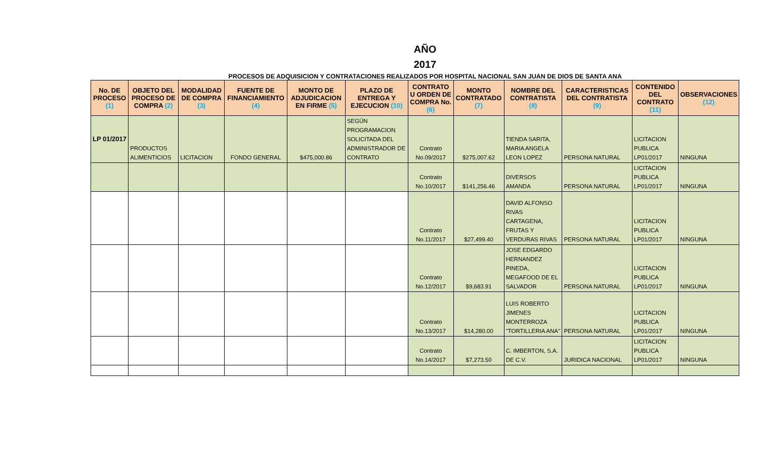AÑO
2017
PROCESOS DE ADQUISICION Y CONTRATACIONES REALIZADOS POR HOSPITAL NACIONAL SAN JUAN DE DIOS DE SANTA ANA
| No. DE PROCESO (1) | OBJETO DEL PROCESO DE COMPRA (2) | MODALIDAD DE COMPRA (3) | FUENTE DE FINANCIAMIENTO (4) | MONTO DE ADJUDICACION EN FIRME (5) | PLAZO DE ENTREGA Y EJECUCION (10) | CONTRATO U ORDEN DE COMPRA No. (6) | MONTO CONTRATADO (7) | NOMBRE DEL CONTRATISTA (8) | CARACTERISTICAS DEL CONTRATISTA (9) | CONTENIDO DEL CONTRATO (11) | OBSERVACIONES (12) |
| --- | --- | --- | --- | --- | --- | --- | --- | --- | --- | --- | --- |
| LP 01/2017 | PRODUCTOS ALIMENTICIOS | LICITACION | FONDO GENERAL | $475,000.86 | SEGÚN PROGRAMACION SOLICITADA DEL ADMINISTRADOR DE CONTRATO | Contrato No.09/2017 | $275,007.62 | TIENDA SARITA, MARIA ANGELA LEON LOPEZ | PERSONA NATURAL | LICITACION PUBLICA LP01/2017 | NINGUNA |
| | | | | | | Contrato No.10/2017 | $141,256.46 | DIVERSOS AMANDA | PERSONA NATURAL | LICITACION PUBLICA LP01/2017 | NINGUNA |
| | | | | | | Contrato No.11/2017 | $27,499.40 | DAVID ALFONSO RIVAS CARTAGENA, FRUTAS Y VERDURAS RIVAS | PERSONA NATURAL | LICITACION PUBLICA LP01/2017 | NINGUNA |
| | | | | | | Contrato No.12/2017 | $9,683.91 | JOSE EDGARDO HERNANDEZ PINEDA, MEGAFOOD DE EL SALVADOR | PERSONA NATURAL | LICITACION PUBLICA LP01/2017 | NINGUNA |
| | | | | | | Contrato No.13/2017 | $14,280.00 | LUIS ROBERTO JIMENES MONTERROZA "TORTILLERIA ANA" | PERSONA NATURAL | LICITACION PUBLICA LP01/2017 | NINGUNA |
| | | | | | | Contrato No.14/2017 | $7,273.50 | C. IMBERTON, S.A. DE C.V. | JURIDICA NACIONAL | LICITACION PUBLICA LP01/2017 | NINGUNA |